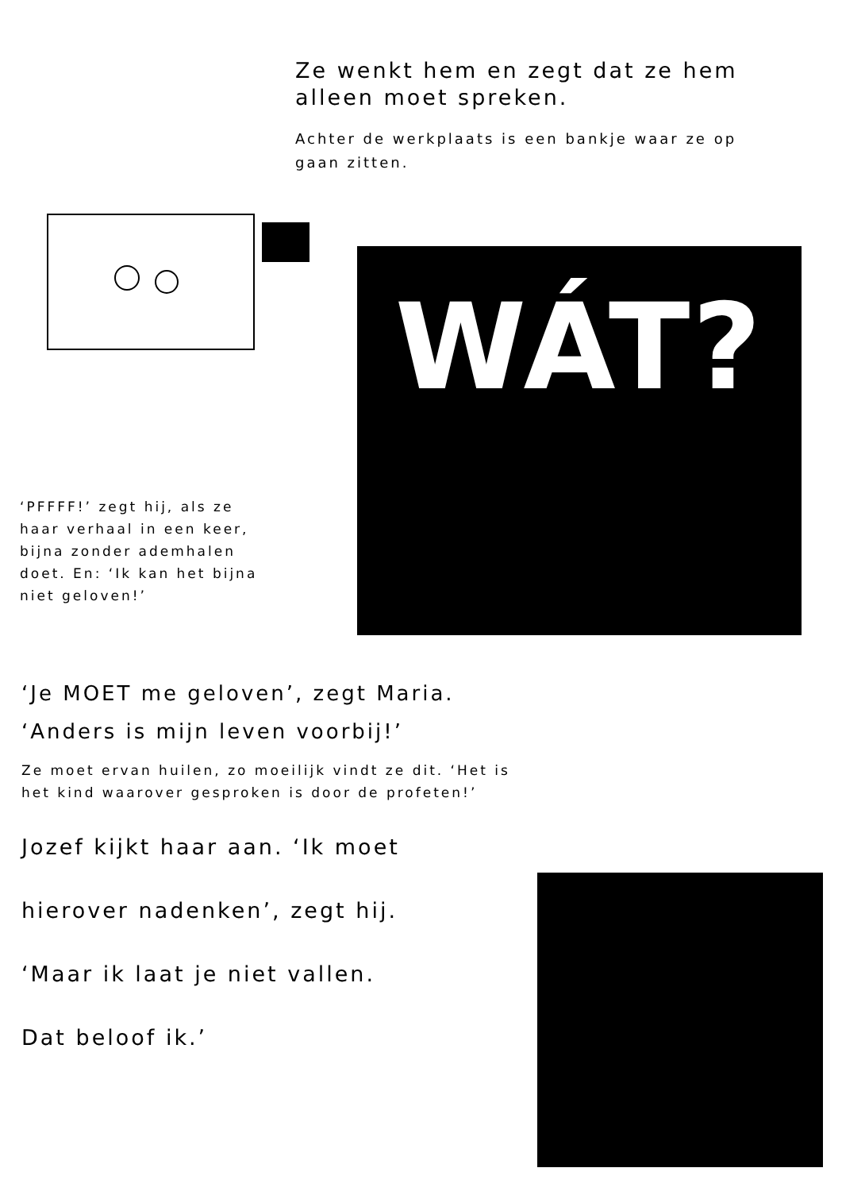Ze wenkt hem en zegt dat ze hem alleen moet spreken.
Achter de werkplaats is een bankje waar ze op gaan zitten.
‘PFFFF!’ zegt hij, als ze haar verhaal in een keer, bijna zonder ademhalen doet. En: ‘Ik kan het bijna niet geloven!’
WÁT?
‘Je MOET me geloven’, zegt Maria.
‘Anders is mijn leven voorbij!’
Ze moet ervan huilen, zo moeilijk vindt ze dit. ‘Het is het kind waarover gesproken is door de profeten!’
Jozef kijkt haar aan. ‘Ik moet
hierover nadenken’, zegt hij.
‘Maar ik laat je niet vallen.
Dat beloof ik.’